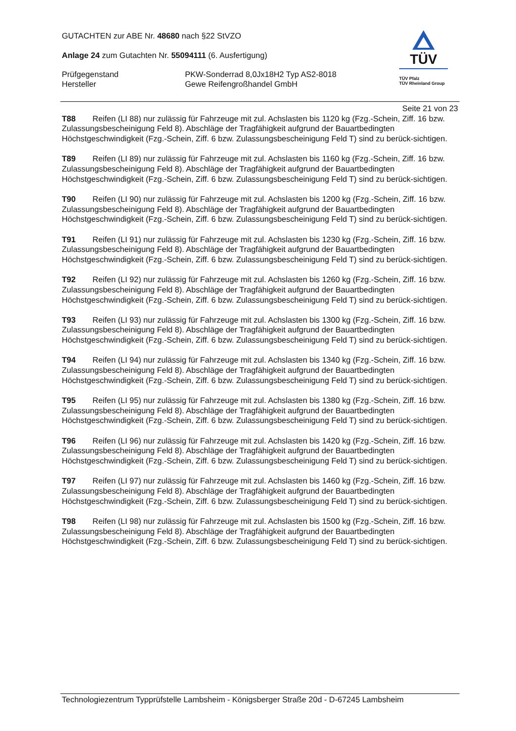GUTACHTEN zur ABE Nr. 48680 nach §22 StVZO
Anlage 24 zum Gutachten Nr. 55094111 (6. Ausfertigung)
Prüfgegenstand PKW-Sonderrad 8,0Jx18H2 Typ AS2-8018
Hersteller Gewe Reifengroßhandel GmbH
TÜV
TÜV Pfalz
TÜV Rheinland Group
Seite 21 von 23
T88 Reifen (LI 88) nur zulässig für Fahrzeuge mit zul. Achslasten bis 1120 kg (Fzg.-Schein, Ziff. 16 bzw. Zulassungsbescheinigung Feld 8). Abschläge der Tragfähigkeit aufgrund der Bauartbedingten Höchstgeschwindigkeit (Fzg.-Schein, Ziff. 6 bzw. Zulassungsbescheinigung Feld T) sind zu berück-sichtigen.
T89 Reifen (LI 89) nur zulässig für Fahrzeuge mit zul. Achslasten bis 1160 kg (Fzg.-Schein, Ziff. 16 bzw. Zulassungsbescheinigung Feld 8). Abschläge der Tragfähigkeit aufgrund der Bauartbedingten Höchstgeschwindigkeit (Fzg.-Schein, Ziff. 6 bzw. Zulassungsbescheinigung Feld T) sind zu berück-sichtigen.
T90 Reifen (LI 90) nur zulässig für Fahrzeuge mit zul. Achslasten bis 1200 kg (Fzg.-Schein, Ziff. 16 bzw. Zulassungsbescheinigung Feld 8). Abschläge der Tragfähigkeit aufgrund der Bauartbedingten Höchstgeschwindigkeit (Fzg.-Schein, Ziff. 6 bzw. Zulassungsbescheinigung Feld T) sind zu berück-sichtigen.
T91 Reifen (LI 91) nur zulässig für Fahrzeuge mit zul. Achslasten bis 1230 kg (Fzg.-Schein, Ziff. 16 bzw. Zulassungsbescheinigung Feld 8). Abschläge der Tragfähigkeit aufgrund der Bauartbedingten Höchstgeschwindigkeit (Fzg.-Schein, Ziff. 6 bzw. Zulassungsbescheinigung Feld T) sind zu berück-sichtigen.
T92 Reifen (LI 92) nur zulässig für Fahrzeuge mit zul. Achslasten bis 1260 kg (Fzg.-Schein, Ziff. 16 bzw. Zulassungsbescheinigung Feld 8). Abschläge der Tragfähigkeit aufgrund der Bauartbedingten Höchstgeschwindigkeit (Fzg.-Schein, Ziff. 6 bzw. Zulassungsbescheinigung Feld T) sind zu berück-sichtigen.
T93 Reifen (LI 93) nur zulässig für Fahrzeuge mit zul. Achslasten bis 1300 kg (Fzg.-Schein, Ziff. 16 bzw. Zulassungsbescheinigung Feld 8). Abschläge der Tragfähigkeit aufgrund der Bauartbedingten Höchstgeschwindigkeit (Fzg.-Schein, Ziff. 6 bzw. Zulassungsbescheinigung Feld T) sind zu berück-sichtigen.
T94 Reifen (LI 94) nur zulässig für Fahrzeuge mit zul. Achslasten bis 1340 kg (Fzg.-Schein, Ziff. 16 bzw. Zulassungsbescheinigung Feld 8). Abschläge der Tragfähigkeit aufgrund der Bauartbedingten Höchstgeschwindigkeit (Fzg.-Schein, Ziff. 6 bzw. Zulassungsbescheinigung Feld T) sind zu berück-sichtigen.
T95 Reifen (LI 95) nur zulässig für Fahrzeuge mit zul. Achslasten bis 1380 kg (Fzg.-Schein, Ziff. 16 bzw. Zulassungsbescheinigung Feld 8). Abschläge der Tragfähigkeit aufgrund der Bauartbedingten Höchstgeschwindigkeit (Fzg.-Schein, Ziff. 6 bzw. Zulassungsbescheinigung Feld T) sind zu berück-sichtigen.
T96 Reifen (LI 96) nur zulässig für Fahrzeuge mit zul. Achslasten bis 1420 kg (Fzg.-Schein, Ziff. 16 bzw. Zulassungsbescheinigung Feld 8). Abschläge der Tragfähigkeit aufgrund der Bauartbedingten Höchstgeschwindigkeit (Fzg.-Schein, Ziff. 6 bzw. Zulassungsbescheinigung Feld T) sind zu berück-sichtigen.
T97 Reifen (LI 97) nur zulässig für Fahrzeuge mit zul. Achslasten bis 1460 kg (Fzg.-Schein, Ziff. 16 bzw. Zulassungsbescheinigung Feld 8). Abschläge der Tragfähigkeit aufgrund der Bauartbedingten Höchstgeschwindigkeit (Fzg.-Schein, Ziff. 6 bzw. Zulassungsbescheinigung Feld T) sind zu berück-sichtigen.
T98 Reifen (LI 98) nur zulässig für Fahrzeuge mit zul. Achslasten bis 1500 kg (Fzg.-Schein, Ziff. 16 bzw. Zulassungsbescheinigung Feld 8). Abschläge der Tragfähigkeit aufgrund der Bauartbedingten Höchstgeschwindigkeit (Fzg.-Schein, Ziff. 6 bzw. Zulassungsbescheinigung Feld T) sind zu berück-sichtigen.
Technologiezentrum Typprüfstelle Lambsheim - Königsberger Straße 20d - D-67245 Lambsheim